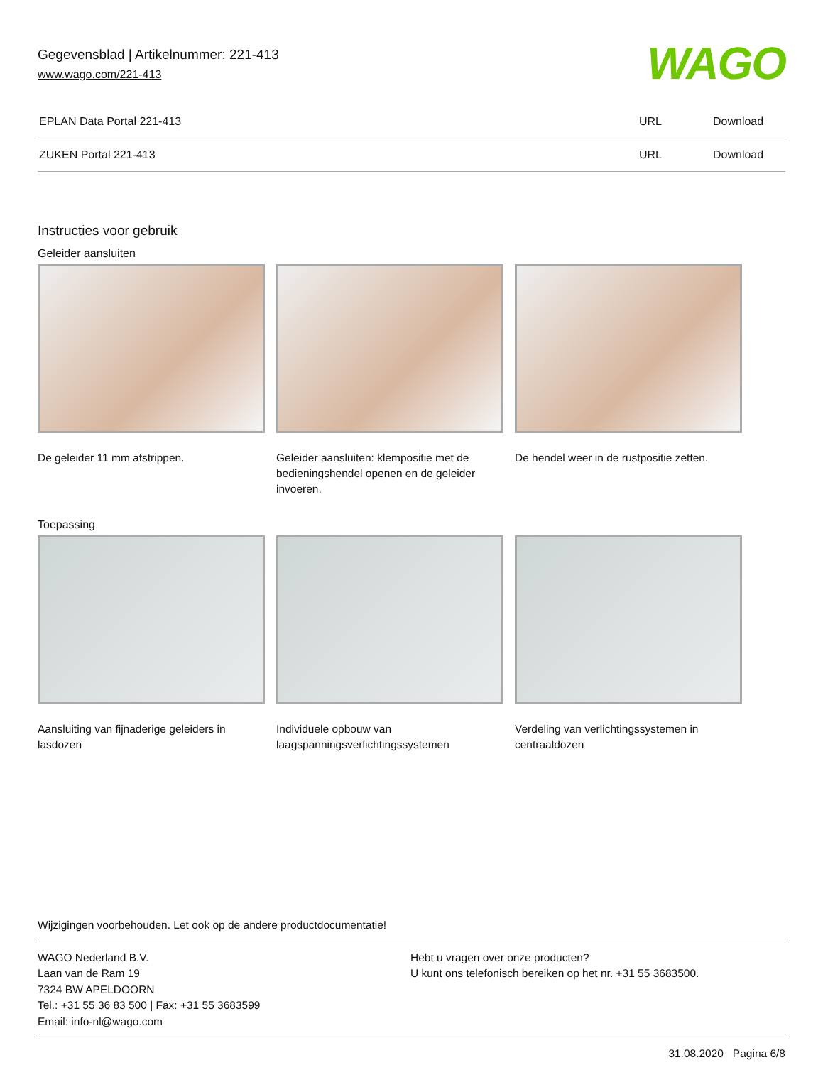Gegevensblad | Artikelnummer: 221-413
www.wago.com/221-413
WAGO
| EPLAN Data Portal 221-413 | URL | Download |
| ZUKEN Portal 221-413 | URL | Download |
Instructies voor gebruik
Geleider aansluiten
De geleider 11 mm afstrippen. Geleider aansluiten: klempositie met de bedieningshendel openen en de geleider invoeren.
De hendel weer in de rustpositie zetten.
Toepassing
Aansluiting van fijnaderige geleiders in lasdozen
Individuele opbouw van laagspanningsverlichtingssystemen
Verdeling van verlichtingssystemen in centraaldozen
Wijzigingen voorbehouden. Let ook op de andere productdocumentatie!
WAGO Nederland B.V.
Laan van de Ram 19
7324 BW APELDOORN
Tel.: +31 55 36 83 500 | Fax: +31 55 3683599
Email: info-nl@wago.com
Hebt u vragen over onze producten?
U kunt ons telefonisch bereiken op het nr. +31 55 3683500.
31.08.2020 Pagina 6/8